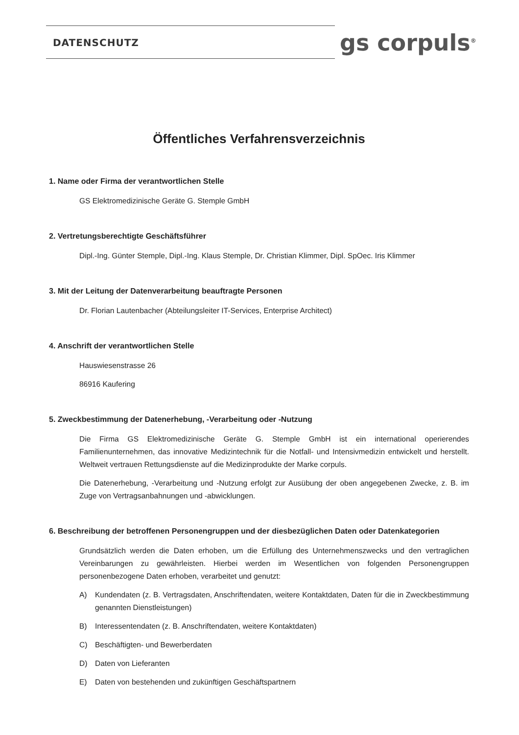DATENSCHUTZ gs corpuls<sup>®</sup>
Öffentliches Verfahrensverzeichnis
1. Name oder Firma der verantwortlichen Stelle
GS Elektromedizinische Geräte G. Stemple GmbH
2. Vertretungsberechtigte Geschäftsführer
Dipl.-Ing. Günter Stemple, Dipl.-Ing. Klaus Stemple, Dr. Christian Klimmer, Dipl. SpOec. Iris Klimmer
3. Mit der Leitung der Datenverarbeitung beauftragte Personen
Dr. Florian Lautenbacher (Abteilungsleiter IT-Services, Enterprise Architect)
4. Anschrift der verantwortlichen Stelle
Hauswiesenstrasse 26
86916 Kaufering
5. Zweckbestimmung der Datenerhebung, -Verarbeitung oder -Nutzung
Die Firma GS Elektromedizinische Geräte G. Stemple GmbH ist ein international operierendes Familienunternehmen, das innovative Medizintechnik für die Notfall- und Intensivmedizin entwickelt und herstellt. Weltweit vertrauen Rettungsdienste auf die Medizinprodukte der Marke corpuls.
Die Datenerhebung, -Verarbeitung und -Nutzung erfolgt zur Ausübung der oben angegebenen Zwecke, z. B. im Zuge von Vertragsanbahnungen und -abwicklungen.
6. Beschreibung der betroffenen Personengruppen und der diesbezüglichen Daten oder Datenkategorien
Grundsätzlich werden die Daten erhoben, um die Erfüllung des Unternehmenszwecks und den vertraglichen Vereinbarungen zu gewährleisten. Hierbei werden im Wesentlichen von folgenden Personengruppen personenbezogene Daten erhoben, verarbeitet und genutzt:
A) Kundendaten (z. B. Vertragsdaten, Anschriftendaten, weitere Kontaktdaten, Daten für die in Zweckbestimmung genannten Dienstleistungen)
B) Interessentendaten (z. B. Anschriftendaten, weitere Kontaktdaten)
C) Beschäftigten- und Bewerberdaten
D) Daten von Lieferanten
E) Daten von bestehenden und zukünftigen Geschäftspartnern